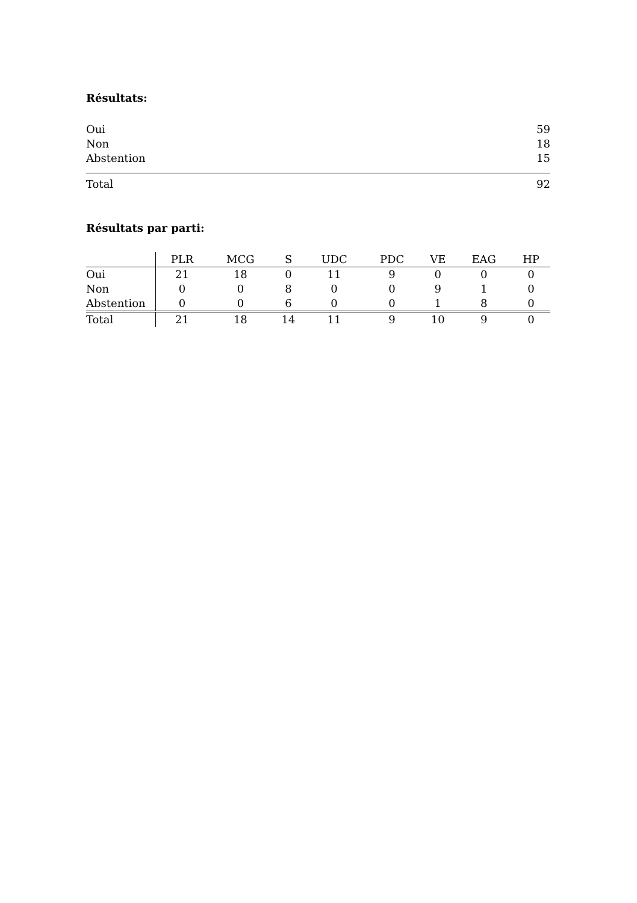Résultats:
| Oui | 59 |
| Non | 18 |
| Abstention | 15 |
| Total | 92 |
Résultats par parti:
| | PLR | MCG | S | UDC | PDC | VE | EAG | HP |
| --- | --- | --- | --- | --- | --- | --- | --- | --- |
| Oui | 21 | 18 | 0 | 11 | 9 | 0 | 0 | 0 |
| Non | 0 | 0 | 8 | 0 | 0 | 9 | 1 | 0 |
| Abstention | 0 | 0 | 6 | 0 | 0 | 1 | 8 | 0 |
| Total | 21 | 18 | 14 | 11 | 9 | 10 | 9 | 0 |